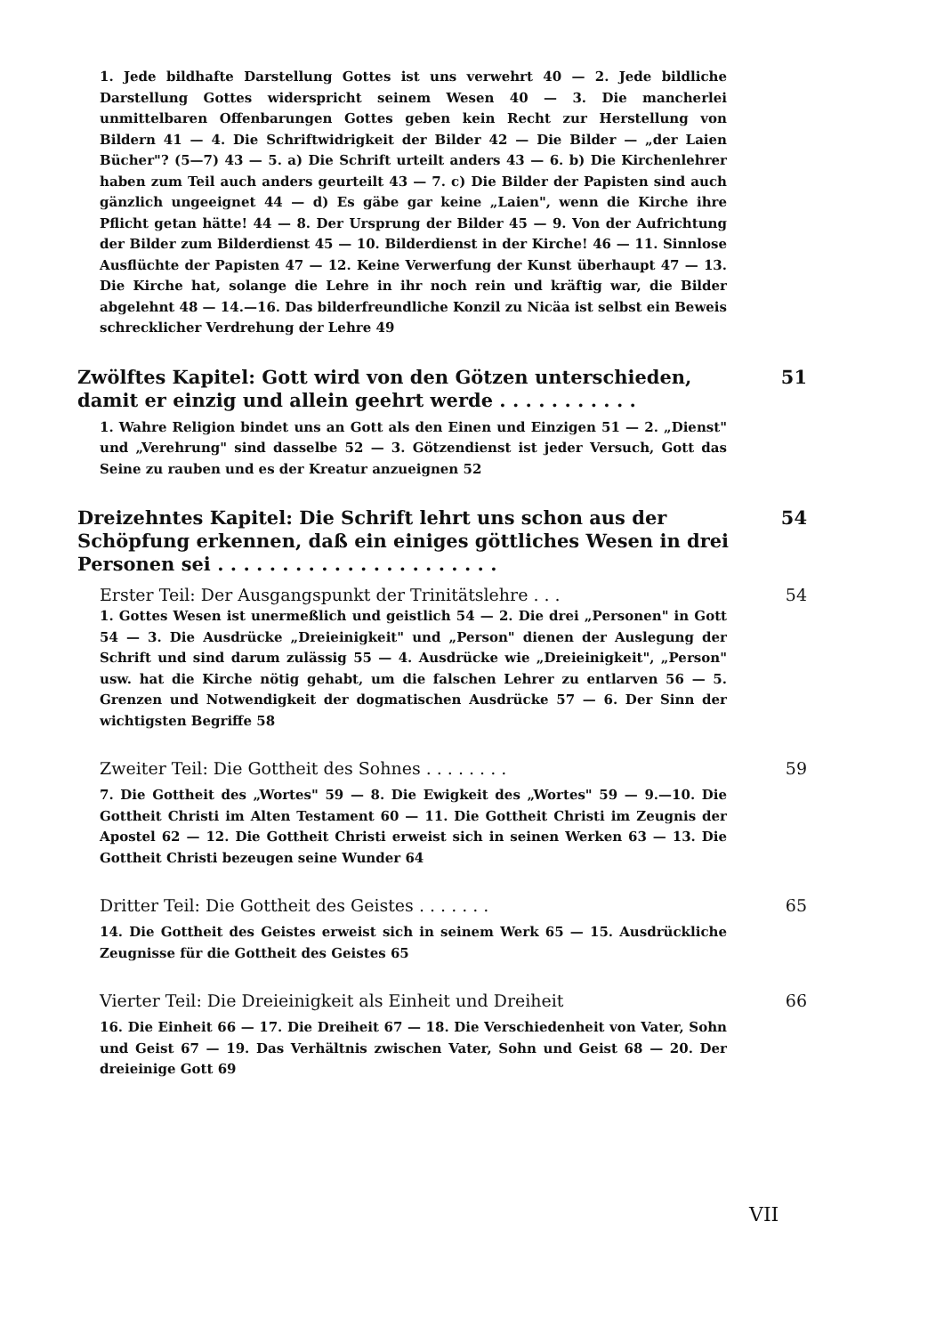1. Jede bildhafte Darstellung Gottes ist uns verwehrt 40 — 2. Jede bildliche Darstellung Gottes widerspricht seinem Wesen 40 — 3. Die mancherlei unmittelbaren Offenbarungen Gottes geben kein Recht zur Herstellung von Bildern 41 — 4. Die Schriftwidrigkeit der Bilder 42 — Die Bilder — „der Laien Bücher"? (5—7) 43 — 5. a) Die Schrift urteilt anders 43 — 6. b) Die Kirchenlehrer haben zum Teil auch anders geurteilt 43 — 7. c) Die Bilder der Papisten sind auch gänzlich ungeeignet 44 — d) Es gäbe gar keine „Laien", wenn die Kirche ihre Pflicht getan hätte! 44 — 8. Der Ursprung der Bilder 45 — 9. Von der Aufrichtung der Bilder zum Bilderdienst 45 — 10. Bilderdienst in der Kirche! 46 — 11. Sinnlose Ausflüchte der Papisten 47 — 12. Keine Verwerfung der Kunst überhaupt 47 — 13. Die Kirche hat, solange die Lehre in ihr noch rein und kräftig war, die Bilder abgelehnt 48 — 14.—16. Das bilderfreundliche Konzil zu Nicäa ist selbst ein Beweis schrecklicher Verdrehung der Lehre 49
Zwölftes Kapitel: Gott wird von den Götzen unterschieden, damit er einzig und allein geehrt werde . . . . . . . . . . . 51
1. Wahre Religion bindet uns an Gott als den Einen und Einzigen 51 — 2. „Dienst" und „Verehrung" sind dasselbe 52 — 3. Götzendienst ist jeder Versuch, Gott das Seine zu rauben und es der Kreatur anzueignen 52
Dreizehntes Kapitel: Die Schrift lehrt uns schon aus der Schöpfung erkennen, daß ein einiges göttliches Wesen in drei Personen sei . . . . . . . . . . . . . . . . . . . . . . 54
Erster Teil: Der Ausgangspunkt der Trinitätslehre . . . 54
1. Gottes Wesen ist unermeßlich und geistlich 54 — 2. Die drei „Personen" in Gott 54 — 3. Die Ausdrücke „Dreieinigkeit" und „Person" dienen der Auslegung der Schrift und sind darum zulässig 55 — 4. Ausdrücke wie „Dreieinigkeit", „Person" usw. hat die Kirche nötig gehabt, um die falschen Lehrer zu entlarven 56 — 5. Grenzen und Notwendigkeit der dogmatischen Ausdrücke 57 — 6. Der Sinn der wichtigsten Begriffe 58
Zweiter Teil: Die Gottheit des Sohnes . . . . . . . . 59
7. Die Gottheit des „Wortes" 59 — 8. Die Ewigkeit des „Wortes" 59 — 9.—10. Die Gottheit Christi im Alten Testament 60 — 11. Die Gottheit Christi im Zeugnis der Apostel 62 — 12. Die Gottheit Christi erweist sich in seinen Werken 63 — 13. Die Gottheit Christi bezeugen seine Wunder 64
Dritter Teil: Die Gottheit des Geistes . . . . . . . 65
14. Die Gottheit des Geistes erweist sich in seinem Werk 65 — 15. Ausdrückliche Zeugnisse für die Gottheit des Geistes 65
Vierter Teil: Die Dreieinigkeit als Einheit und Dreiheit 66
16. Die Einheit 66 — 17. Die Dreiheit 67 — 18. Die Verschiedenheit von Vater, Sohn und Geist 67 — 19. Das Verhältnis zwischen Vater, Sohn und Geist 68 — 20. Der dreieinige Gott 69
VII